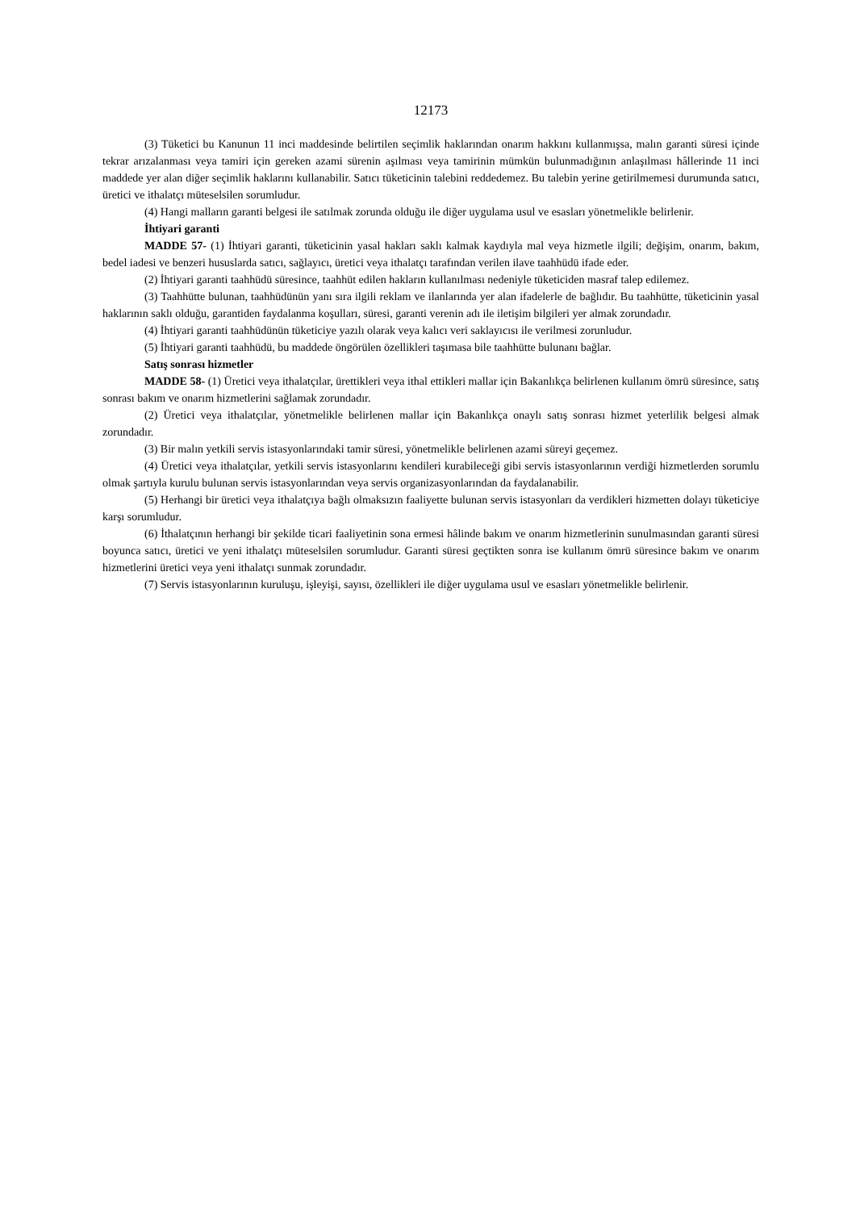12173
(3) Tüketici bu Kanunun 11 inci maddesinde belirtilen seçimlik haklarından onarım hakkını kullanmışsa, malın garanti süresi içinde tekrar arızalanması veya tamiri için gereken azami sürenin aşılması veya tamirinin mümkün bulunmadığının anlaşılması hâllerinde 11 inci maddede yer alan diğer seçimlik haklarını kullanabilir. Satıcı tüketicinin talebini reddedemez. Bu talebin yerine getirilmemesi durumunda satıcı, üretici ve ithalatçı müteselsilen sorumludur.
(4) Hangi malların garanti belgesi ile satılmak zorunda olduğu ile diğer uygulama usul ve esasları yönetmelikle belirlenir.
İhtiyari garanti
MADDE 57- (1) İhtiyari garanti, tüketicinin yasal hakları saklı kalmak kaydıyla mal veya hizmetle ilgili; değişim, onarım, bakım, bedel iadesi ve benzeri hususlarda satıcı, sağlayıcı, üretici veya ithalatçı tarafından verilen ilave taahhüdü ifade eder.
(2) İhtiyari garanti taahhüdü süresince, taahhüt edilen hakların kullanılması nedeniyle tüketiciden masraf talep edilemez.
(3) Taahhütte bulunan, taahhüdünün yanı sıra ilgili reklam ve ilanlarında yer alan ifadelerle de bağlıdır. Bu taahhütte, tüketicinin yasal haklarının saklı olduğu, garantiden faydalanma koşulları, süresi, garanti verenin adı ile iletişim bilgileri yer almak zorundadır.
(4) İhtiyari garanti taahhüdünün tüketiciye yazılı olarak veya kalıcı veri saklayıcısı ile verilmesi zorunludur.
(5) İhtiyari garanti taahhüdü, bu maddede öngörülen özellikleri taşımasa bile taahhütte bulunanı bağlar.
Satış sonrası hizmetler
MADDE 58- (1) Üretici veya ithalatçılar, ürettikleri veya ithal ettikleri mallar için Bakanlıkça belirlenen kullanım ömrü süresince, satış sonrası bakım ve onarım hizmetlerini sağlamak zorundadır.
(2) Üretici veya ithalatçılar, yönetmelikle belirlenen mallar için Bakanlıkça onaylı satış sonrası hizmet yeterlilik belgesi almak zorundadır.
(3) Bir malın yetkili servis istasyonlarındaki tamir süresi, yönetmelikle belirlenen azami süreyi geçemez.
(4) Üretici veya ithalatçılar, yetkili servis istasyonlarını kendileri kurabileceği gibi servis istasyonlarının verdiği hizmetlerden sorumlu olmak şartıyla kurulu bulunan servis istasyonlarından veya servis organizasyonlarından da faydalanabilir.
(5) Herhangi bir üretici veya ithalatçıya bağlı olmaksızın faaliyette bulunan servis istasyonları da verdikleri hizmetten dolayı tüketiciye karşı sorumludur.
(6) İthalatçının herhangi bir şekilde ticari faaliyetinin sona ermesi hâlinde bakım ve onarım hizmetlerinin sunulmasından garanti süresi boyunca satıcı, üretici ve yeni ithalatçı müteselsilen sorumludur. Garanti süresi geçtikten sonra ise kullanım ömrü süresince bakım ve onarım hizmetlerini üretici veya yeni ithalatçı sunmak zorundadır.
(7) Servis istasyonlarının kuruluşu, işleyişi, sayısı, özellikleri ile diğer uygulama usul ve esasları yönetmelikle belirlenir.